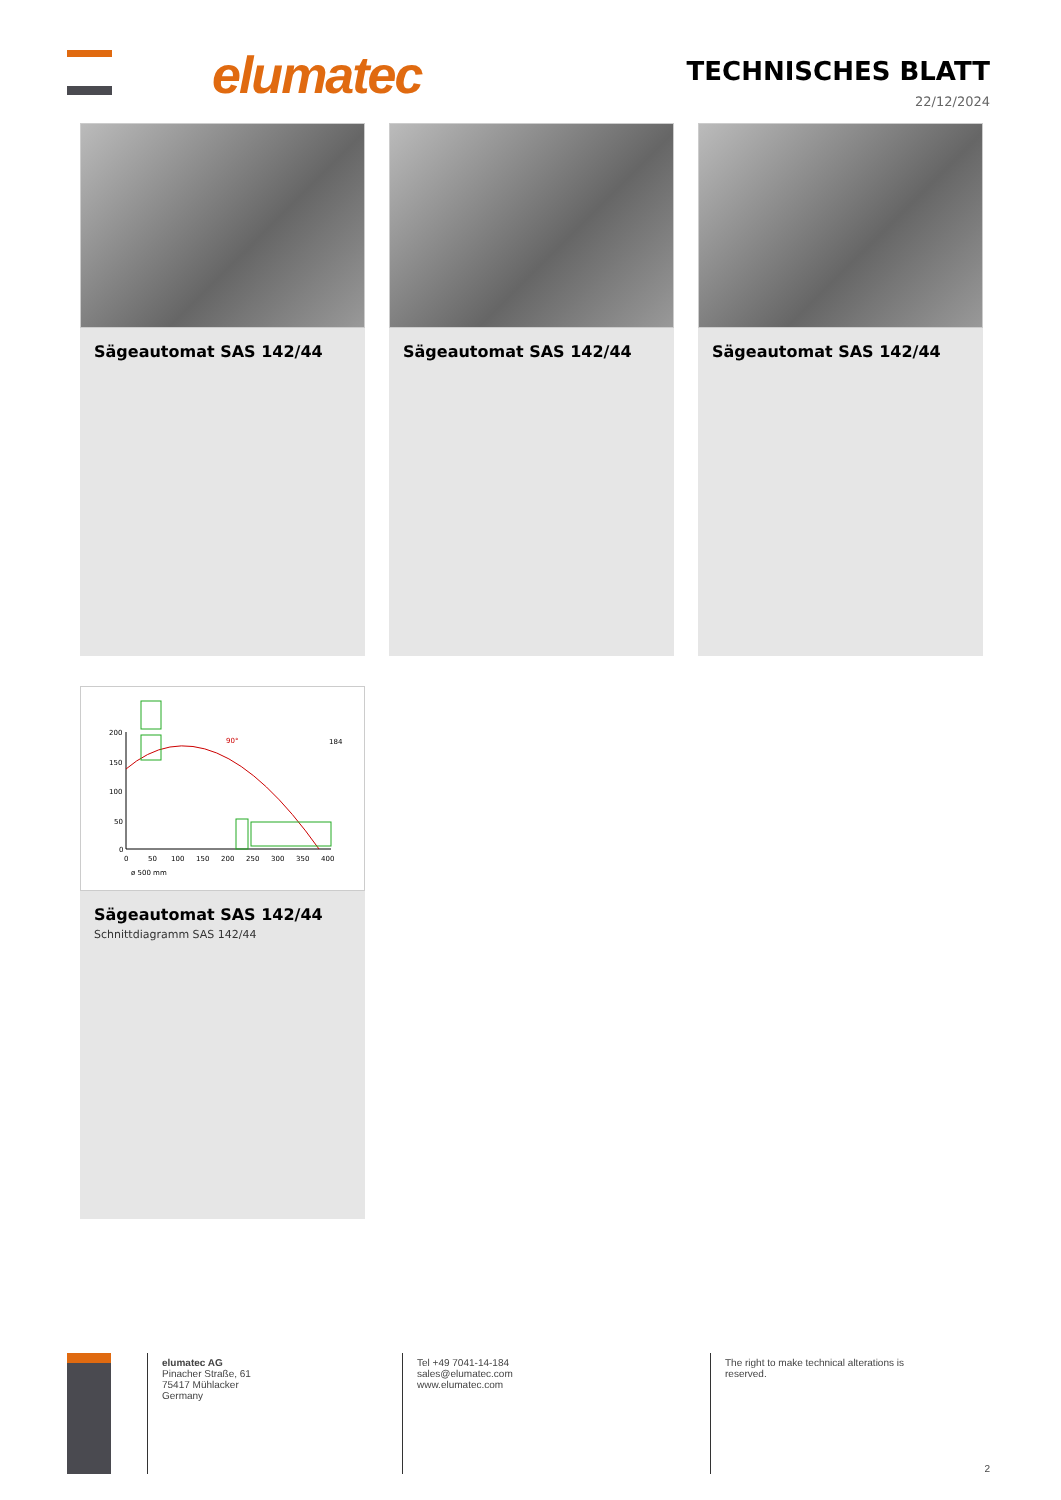elumatec TECHNISCHES BLATT
22/12/2024
Sägeautomat SAS 142/44 Sägeautomat SAS 142/44 Sägeautomat SAS 142/44
200
150
100
50
0
0
50
100
150
200
250
300
350
400
ø 500 mm
184
90°
Sägeautomat SAS 142/44
Schnittdiagramm SAS 142/44
elumatec AG
Pinacher Straße, 61
75417 Mühlacker
Germany
Tel +49 7041-14-184
sales@elumatec.com
www.elumatec.com
The right to make technical alterations is reserved.
2